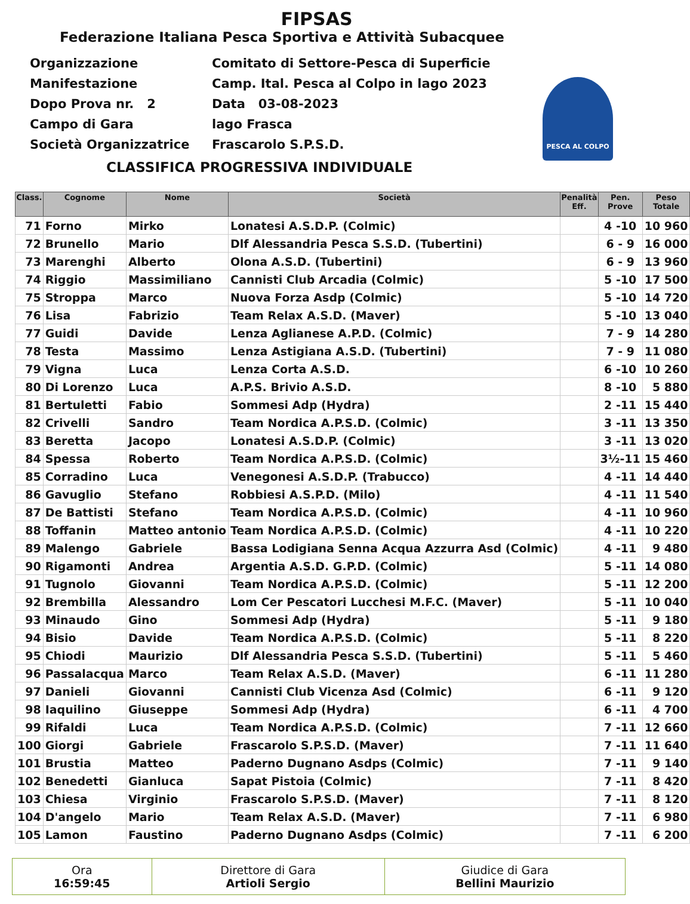FIPSAS
Federazione Italiana Pesca Sportiva e Attività Subacquee
Organizzazione Comitato di Settore-Pesca di Superficie
Manifestazione Camp. Ital. Pesca al Colpo in lago 2023
Dopo Prova nr. 2 Data 03-08-2023
Campo di Gara lago Frasca
Società Organizzatrice Frascarolo S.P.S.D.
PESCA AL COLPO
CLASSIFICA PROGRESSIVA INDIVIDUALE
| Class. | Cognome | Nome | Società | Penalità Eff. | Pen. Prove | Peso Totale |
| --- | --- | --- | --- | --- | --- | --- |
| 71 | Forno | Mirko | Lonatesi A.S.D.P. (Colmic) | | 4 -10 | 10 960 |
| 72 | Brunello | Mario | Dlf Alessandria Pesca S.S.D. (Tubertini) | | 6 - 9 | 16 000 |
| 73 | Marenghi | Alberto | Olona A.S.D. (Tubertini) | | 6 - 9 | 13 960 |
| 74 | Riggio | Massimiliano | Cannisti Club Arcadia (Colmic) | | 5 -10 | 17 500 |
| 75 | Stroppa | Marco | Nuova Forza Asdp (Colmic) | | 5 -10 | 14 720 |
| 76 | Lisa | Fabrizio | Team Relax A.S.D. (Maver) | | 5 -10 | 13 040 |
| 77 | Guidi | Davide | Lenza Aglianese A.P.D. (Colmic) | | 7 - 9 | 14 280 |
| 78 | Testa | Massimo | Lenza Astigiana A.S.D. (Tubertini) | | 7 - 9 | 11 080 |
| 79 | Vigna | Luca | Lenza Corta A.S.D. | | 6 -10 | 10 260 |
| 80 | Di Lorenzo | Luca | A.P.S. Brivio A.S.D. | | 8 -10 | 5 880 |
| 81 | Bertuletti | Fabio | Sommesi Adp (Hydra) | | 2 -11 | 15 440 |
| 82 | Crivelli | Sandro | Team Nordica A.P.S.D. (Colmic) | | 3 -11 | 13 350 |
| 83 | Beretta | Jacopo | Lonatesi A.S.D.P. (Colmic) | | 3 -11 | 13 020 |
| 84 | Spessa | Roberto | Team Nordica A.P.S.D. (Colmic) | | 3½-11 | 15 460 |
| 85 | Corradino | Luca | Venegonesi A.S.D.P. (Trabucco) | | 4 -11 | 14 440 |
| 86 | Gavuglio | Stefano | Robbiesi A.S.P.D. (Milo) | | 4 -11 | 11 540 |
| 87 | De Battisti | Stefano | Team Nordica A.P.S.D. (Colmic) | | 4 -11 | 10 960 |
| 88 | Toffanin | Matteo antonio | Team Nordica A.P.S.D. (Colmic) | | 4 -11 | 10 220 |
| 89 | Malengo | Gabriele | Bassa Lodigiana Senna Acqua Azzurra Asd (Colmic) | | 4 -11 | 9 480 |
| 90 | Rigamonti | Andrea | Argentia A.S.D. G.P.D. (Colmic) | | 5 -11 | 14 080 |
| 91 | Tugnolo | Giovanni | Team Nordica A.P.S.D. (Colmic) | | 5 -11 | 12 200 |
| 92 | Brembilla | Alessandro | Lom Cer Pescatori Lucchesi M.F.C. (Maver) | | 5 -11 | 10 040 |
| 93 | Minaudo | Gino | Sommesi Adp (Hydra) | | 5 -11 | 9 180 |
| 94 | Bisio | Davide | Team Nordica A.P.S.D. (Colmic) | | 5 -11 | 8 220 |
| 95 | Chiodi | Maurizio | Dlf Alessandria Pesca S.S.D. (Tubertini) | | 5 -11 | 5 460 |
| 96 | Passalacqua | Marco | Team Relax A.S.D. (Maver) | | 6 -11 | 11 280 |
| 97 | Danieli | Giovanni | Cannisti Club Vicenza Asd (Colmic) | | 6 -11 | 9 120 |
| 98 | Iaquilino | Giuseppe | Sommesi Adp (Hydra) | | 6 -11 | 4 700 |
| 99 | Rifaldi | Luca | Team Nordica A.P.S.D. (Colmic) | | 7 -11 | 12 660 |
| 100 | Giorgi | Gabriele | Frascarolo S.P.S.D. (Maver) | | 7 -11 | 11 640 |
| 101 | Brustia | Matteo | Paderno Dugnano Asdps (Colmic) | | 7 -11 | 9 140 |
| 102 | Benedetti | Gianluca | Sapat Pistoia (Colmic) | | 7 -11 | 8 420 |
| 103 | Chiesa | Virginio | Frascarolo S.P.S.D. (Maver) | | 7 -11 | 8 120 |
| 104 | D'angelo | Mario | Team Relax A.S.D. (Maver) | | 7 -11 | 6 980 |
| 105 | Lamon | Faustino | Paderno Dugnano Asdps (Colmic) | | 7 -11 | 6 200 |
| Ora 16:59:45 | Direttore di Gara Artioli Sergio | Giudice di Gara Bellini Maurizio |